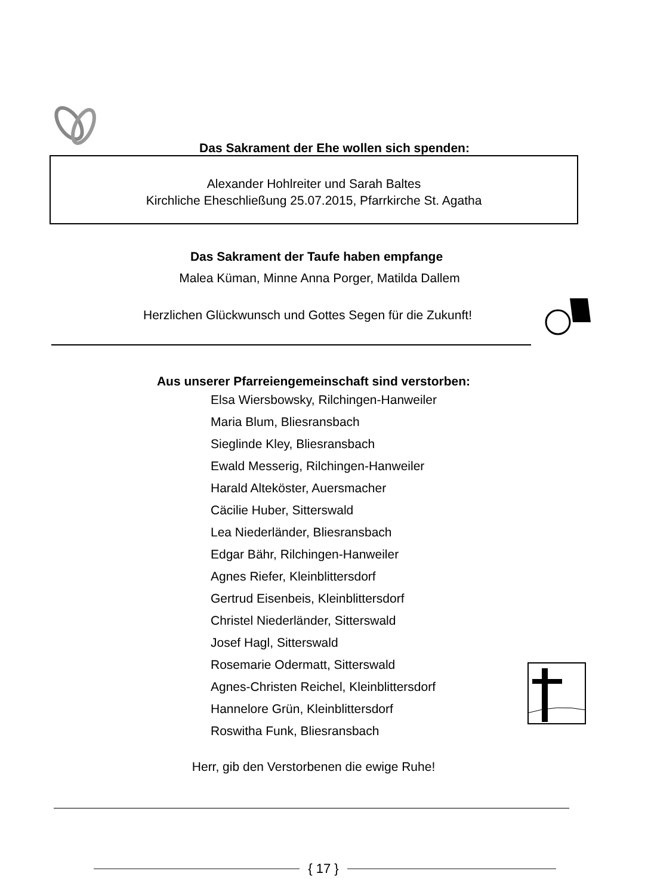Das Sakrament der Ehe wollen sich spenden:
Alexander Hohlreiter und Sarah Baltes
Kirchliche Eheschließung 25.07.2015, Pfarrkirche St. Agatha
Das Sakrament der Taufe haben empfange
Malea Küman, Minne Anna Porger, Matilda Dallem
Herzlichen Glückwunsch und Gottes Segen für die Zukunft!
Aus unserer Pfarreiengemeinschaft sind verstorben:
Elsa Wiersbowsky, Rilchingen-Hanweiler
Maria Blum, Bliesransbach
Sieglinde Kley, Bliesransbach
Ewald Messerig, Rilchingen-Hanweiler
Harald Alteköster, Auersmacher
Cäcilie Huber, Sitterswald
Lea Niederländer, Bliesransbach
Edgar Bähr, Rilchingen-Hanweiler
Agnes Riefer, Kleinblittersdorf
Gertrud Eisenbeis, Kleinblittersdorf
Christel Niederländer, Sitterswald
Josef Hagl, Sitterswald
Rosemarie Odermatt, Sitterswald
Agnes-Christen Reichel, Kleinblittersdorf
Hannelore Grün, Kleinblittersdorf
Roswitha Funk, Bliesransbach
Herr, gib den Verstorbenen die ewige Ruhe!
{ 17 }